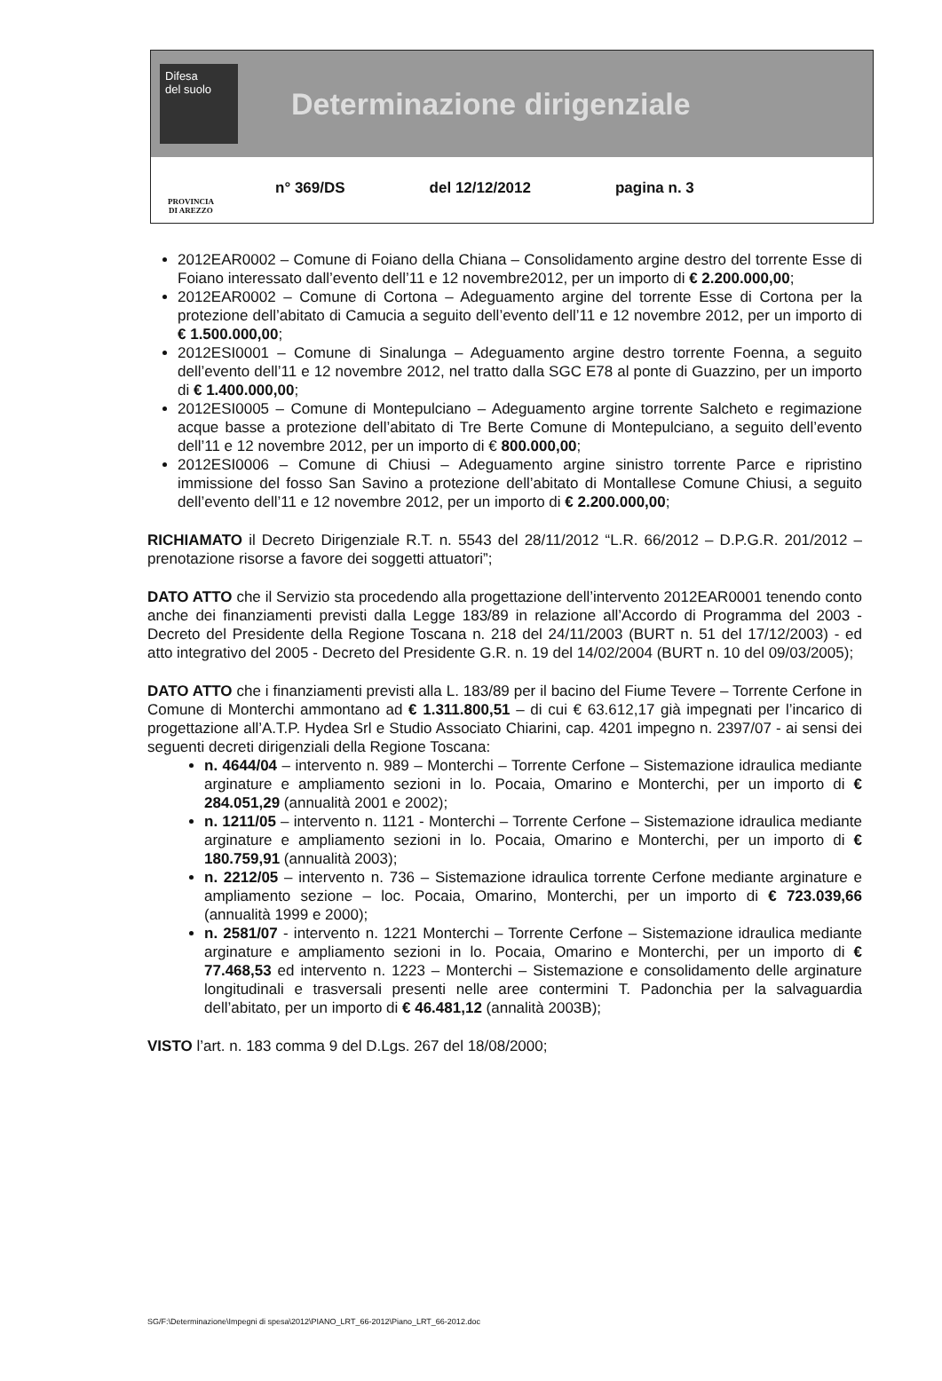Difesa
del suolo
Determinazione dirigenziale
PROVINCIA
DI AREZZO
n° 369/DS del 12/12/2012 pagina n. 3
2012EAR0002 – Comune di Foiano della Chiana – Consolidamento argine destro del torrente Esse di Foiano interessato dall’evento dell’11 e 12 novembre2012, per un importo di € 2.200.000,00;
2012EAR0002 – Comune di Cortona – Adeguamento argine del torrente Esse di Cortona per la protezione dell’abitato di Camucia a seguito dell’evento dell’11 e 12 novembre 2012, per un importo di € 1.500.000,00;
2012ESI0001 – Comune di Sinalunga – Adeguamento argine destro torrente Foenna, a seguito dell’evento dell’11 e 12 novembre 2012, nel tratto dalla SGC E78 al ponte di Guazzino, per un importo di € 1.400.000,00;
2012ESI0005 – Comune di Montepulciano – Adeguamento argine torrente Salcheto e regimazione acque basse a protezione dell’abitato di Tre Berte Comune di Montepulciano, a seguito dell’evento dell’11 e 12 novembre 2012, per un importo di € 800.000,00;
2012ESI0006 – Comune di Chiusi – Adeguamento argine sinistro torrente Parce e ripristino immissione del fosso San Savino a protezione dell’abitato di Montallese Comune Chiusi, a seguito dell’evento dell’11 e 12 novembre 2012, per un importo di € 2.200.000,00;
RICHIAMATO il Decreto Dirigenziale R.T. n. 5543 del 28/11/2012 “L.R. 66/2012 – D.P.G.R. 201/2012 – prenotazione risorse a favore dei soggetti attuatori”;
DATO ATTO che il Servizio sta procedendo alla progettazione dell’intervento 2012EAR0001 tenendo conto anche dei finanziamenti previsti dalla Legge 183/89 in relazione all’Accordo di Programma del 2003 - Decreto del Presidente della Regione Toscana n. 218 del 24/11/2003 (BURT n. 51 del 17/12/2003) - ed atto integrativo del 2005 - Decreto del Presidente G.R. n. 19 del 14/02/2004 (BURT n. 10 del 09/03/2005);
DATO ATTO che i finanziamenti previsti alla L. 183/89 per il bacino del Fiume Tevere – Torrente Cerfone in Comune di Monterchi ammontano ad € 1.311.800,51 – di cui € 63.612,17 già impegnati per l’incarico di progettazione all’A.T.P. Hydea Srl e Studio Associato Chiarini, cap. 4201 impegno n. 2397/07 - ai sensi dei seguenti decreti dirigenziali della Regione Toscana:
n. 4644/04 – intervento n. 989 – Monterchi – Torrente Cerfone – Sistemazione idraulica mediante arginature e ampliamento sezioni in lo. Pocaia, Omarino e Monterchi, per un importo di € 284.051,29 (annualità 2001 e 2002);
n. 1211/05 – intervento n. 1121 - Monterchi – Torrente Cerfone – Sistemazione idraulica mediante arginature e ampliamento sezioni in lo. Pocaia, Omarino e Monterchi, per un importo di € 180.759,91 (annualità 2003);
n. 2212/05 – intervento n. 736 – Sistemazione idraulica torrente Cerfone mediante arginature e ampliamento sezione – loc. Pocaia, Omarino, Monterchi, per un importo di € 723.039,66 (annualità 1999 e 2000);
n. 2581/07 - intervento n. 1221 Monterchi – Torrente Cerfone – Sistemazione idraulica mediante arginature e ampliamento sezioni in lo. Pocaia, Omarino e Monterchi, per un importo di € 77.468,53 ed intervento n. 1223 – Monterchi – Sistemazione e consolidamento delle arginature longitudinali e trasversali presenti nelle aree contermini T. Padonchia per la salvaguardia dell’abitato, per un importo di € 46.481,12 (annalità 2003B);
VISTO l’art. n. 183 comma 9 del D.Lgs. 267 del 18/08/2000;
SG/F:\Determinazione\Impegni di spesa\2012\PIANO_LRT_66-2012\Piano_LRT_66-2012.doc